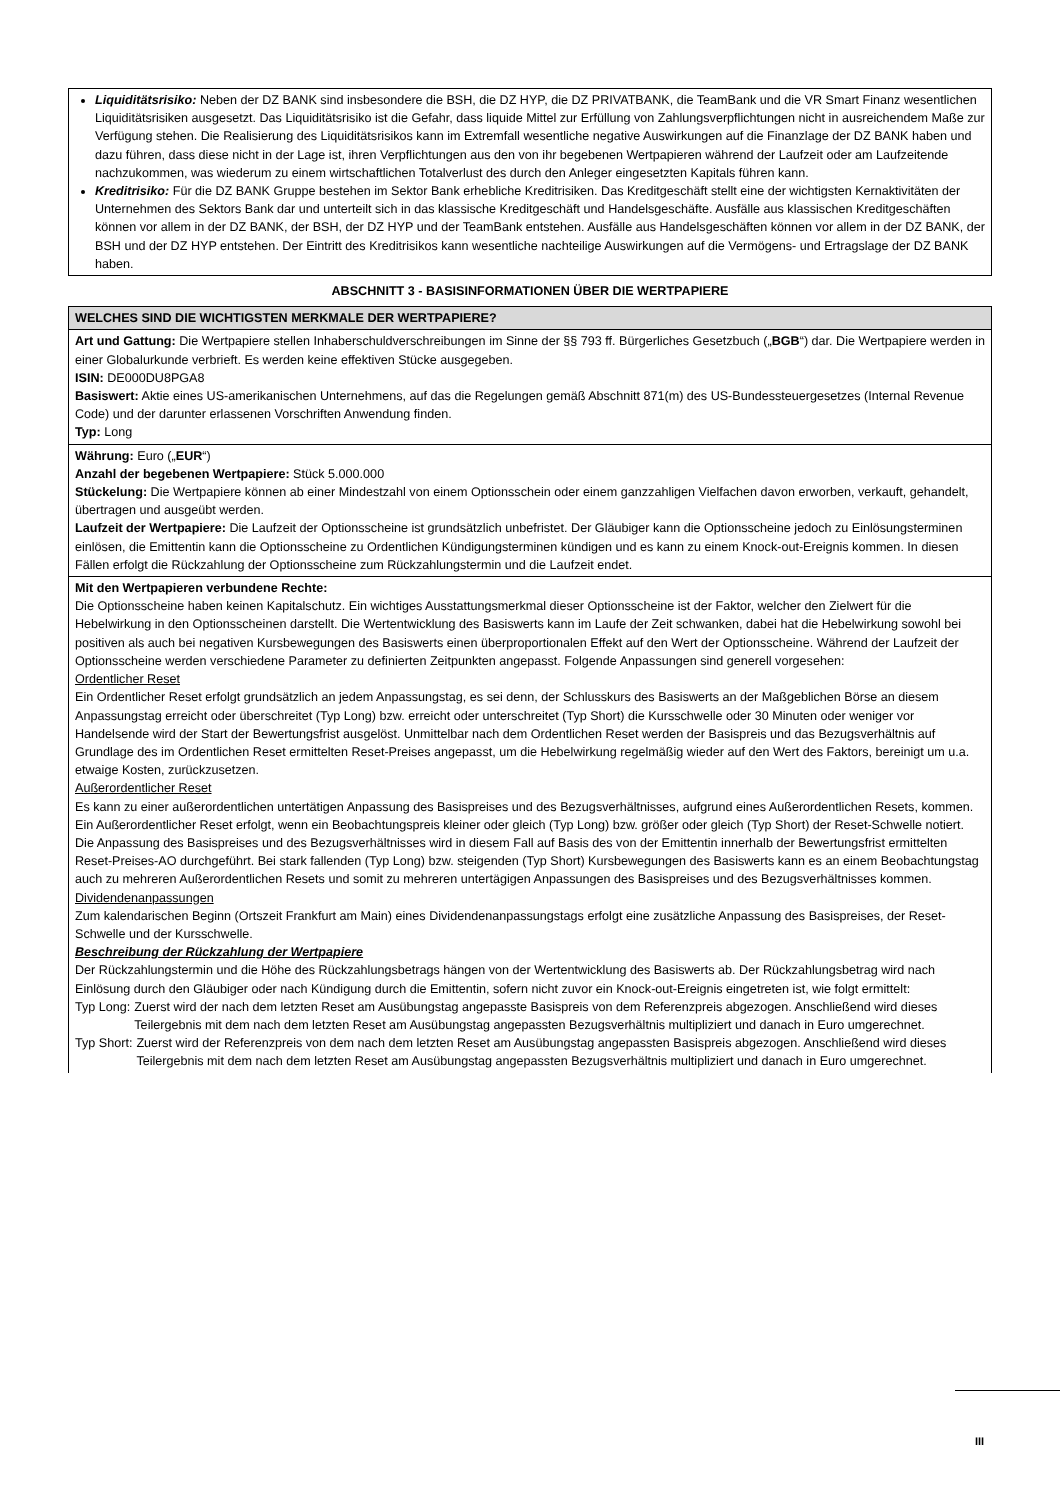| Liquiditätsrisiko: Neben der DZ BANK sind insbesondere die BSH, die DZ HYP, die DZ PRIVATBANK, die TeamBank und die VR Smart Finanz wesentlichen Liquiditätsrisiken ausgesetzt. Das Liquiditätsrisiko ist die Gefahr, dass liquide Mittel zur Erfüllung von Zahlungsverpflichtungen nicht in ausreichendem Maße zur Verfügung stehen. Die Realisierung des Liquiditätsrisikos kann im Extremfall wesentliche negative Auswirkungen auf die Finanzlage der DZ BANK haben und dazu führen, dass diese nicht in der Lage ist, ihren Verpflichtungen aus den von ihr begebenen Wertpapieren während der Laufzeit oder am Laufzeitende nachzukommen, was wiederum zu einem wirtschaftlichen Totalverlust des durch den Anleger eingesetzten Kapitals führen kann. Kreditrisiko: Für die DZ BANK Gruppe bestehen im Sektor Bank erhebliche Kreditrisiken. Das Kreditgeschäft stellt eine der wichtigsten Kernaktivitäten der Unternehmen des Sektors Bank dar und unterteilt sich in das klassische Kreditgeschäft und Handelsgeschäfte. Ausfälle aus klassischen Kreditgeschäften können vor allem in der DZ BANK, der BSH, der DZ HYP und der TeamBank entstehen. Ausfälle aus Handelsgeschäften können vor allem in der DZ BANK, der BSH und der DZ HYP entstehen. Der Eintritt des Kreditrisikos kann wesentliche nachteilige Auswirkungen auf die Vermögens- und Ertragslage der DZ BANK haben. |
ABSCHNITT 3 - BASISINFORMATIONEN ÜBER DIE WERTPAPIERE
| WELCHES SIND DIE WICHTIGSTEN MERKMALE DER WERTPAPIERE? |
| Art und Gattung: Die Wertpapiere stellen Inhaberschuldverschreibungen im Sinne der §§ 793 ff. Bürgerliches Gesetzbuch („ BGB “) dar. Die Wertpapiere werden in einer Globalurkunde verbrieft. Es werden keine effektiven Stücke ausgegeben. ISIN: DE000DU8PGA8 Basiswert: Aktie eines US-amerikanischen Unternehmens, auf das die Regelungen gemäß Abschnitt 871(m) des US-Bundessteuergesetzes (Internal Revenue Code) und der darunter erlassenen Vorschriften Anwendung finden. Typ: Long |
| Währung: Euro („ EUR “) Anzahl der begebenen Wertpapiere: Stück 5.000.000 Stückelung: Die Wertpapiere können ab einer Mindestzahl von einem Optionsschein oder einem ganzzahligen Vielfachen davon erworben, verkauft, gehandelt, übertragen und ausgeübt werden. Laufzeit der Wertpapiere: Die Laufzeit der Optionsscheine ist grundsätzlich unbefristet. Der Gläubiger kann die Optionsscheine jedoch zu Einlösungsterminen einlösen, die Emittentin kann die Optionsscheine zu Ordentlichen Kündigungsterminen kündigen und es kann zu einem Knock-out-Ereignis kommen. In diesen Fällen erfolgt die Rückzahlung der Optionsscheine zum Rückzahlungstermin und die Laufzeit endet. |
| Mit den Wertpapieren verbundene Rechte: Die Optionsscheine haben keinen Kapitalschutz. Ein wichtiges Ausstattungsmerkmal dieser Optionsscheine ist der Faktor, welcher den Zielwert für die Hebelwirkung in den Optionsscheinen darstellt. Die Wertentwicklung des Basiswerts kann im Laufe der Zeit schwanken, dabei hat die Hebelwirkung sowohl bei positiven als auch bei negativen Kursbewegungen des Basiswerts einen überproportionalen Effekt auf den Wert der Optionsscheine. Während der Laufzeit der Optionsscheine werden verschiedene Parameter zu definierten Zeitpunkten angepasst. Folgende Anpassungen sind generell vorgesehen: Ordentlicher Reset Ein Ordentlicher Reset erfolgt grundsätzlich an jedem Anpassungstag, es sei denn, der Schlusskurs des Basiswerts an der Maßgeblichen Börse an diesem Anpassungstag erreicht oder überschreitet (Typ Long) bzw. erreicht oder unterschreitet (Typ Short) die Kursschwelle oder 30 Minuten oder weniger vor Handelsende wird der Start der Bewertungsfrist ausgelöst. Unmittelbar nach dem Ordentlichen Reset werden der Basispreis und das Bezugsverhältnis auf Grundlage des im Ordentlichen Reset ermittelten Reset-Preises angepasst, um die Hebelwirkung regelmäßig wieder auf den Wert des Faktors, bereinigt um u.a. etwaige Kosten, zurückzusetzen. Außerordentlicher Reset Es kann zu einer außerordentlichen untertätigen Anpassung des Basispreises und des Bezugsverhältnisses, aufgrund eines Außerordentlichen Resets, kommen. Ein Außerordentlicher Reset erfolgt, wenn ein Beobachtungspreis kleiner oder gleich (Typ Long) bzw. größer oder gleich (Typ Short) der Reset-Schwelle notiert. Die Anpassung des Basispreises und des Bezugsverhältnisses wird in diesem Fall auf Basis des von der Emittentin innerhalb der Bewertungsfrist ermittelten Reset-Preises-AO durchgeführt. Bei stark fallenden (Typ Long) bzw. steigenden (Typ Short) Kursbewegungen des Basiswerts kann es an einem Beobachtungstag auch zu mehreren Außerordentlichen Resets und somit zu mehreren untertägigen Anpassungen des Basispreises und des Bezugsverhältnisses kommen. Dividendenanpassungen Zum kalendarischen Beginn (Ortszeit Frankfurt am Main) eines Dividendenanpassungstags erfolgt eine zusätzliche Anpassung des Basispreises, der Reset-Schwelle und der Kursschwelle. Beschreibung der Rückzahlung der Wertpapiere Der Rückzahlungstermin und die Höhe des Rückzahlungsbetrags hängen von der Wertentwicklung des Basiswerts ab. Der Rückzahlungsbetrag wird nach Einlösung durch den Gläubiger oder nach Kündigung durch die Emittentin, sofern nicht zuvor ein Knock-out-Ereignis eingetreten ist, wie folgt ermittelt: Typ Long: Zuerst wird der nach dem letzten Reset am Ausübungstag angepasste Basispreis von dem Referenzpreis abgezogen. Anschließend wird dieses Teilergebnis mit dem nach dem letzten Reset am Ausübungstag angepassten Bezugsverhältnis multipliziert und danach in Euro umgerechnet. Typ Short: Zuerst wird der Referenzpreis von dem nach dem letzten Reset am Ausübungstag angepassten Basispreis abgezogen. Anschließend wird dieses Teilergebnis mit dem nach dem letzten Reset am Ausübungstag angepassten Bezugsverhältnis multipliziert und danach in Euro umgerechnet. |
III